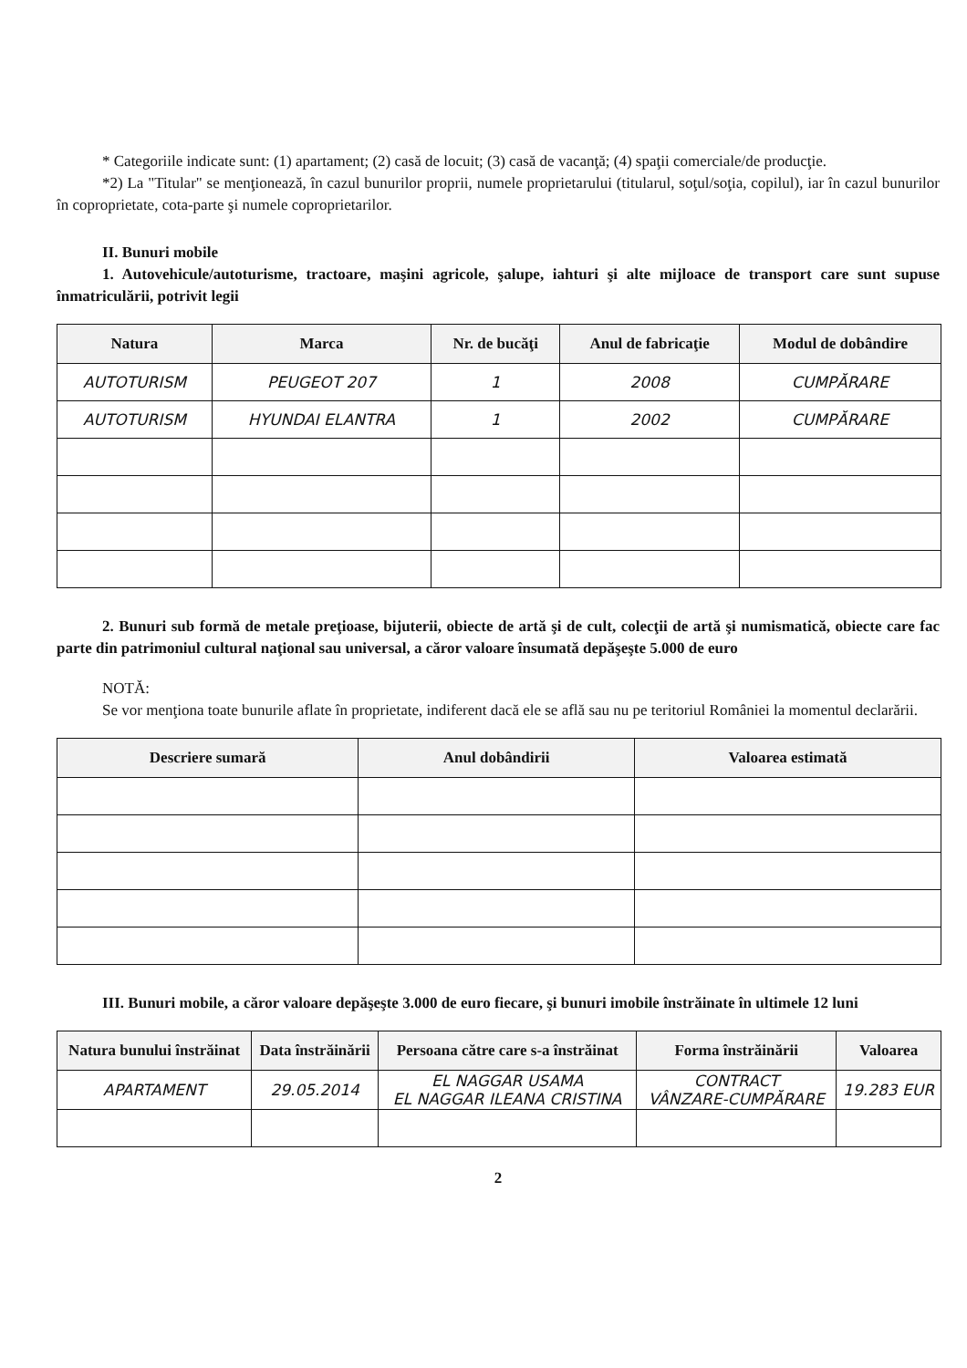* Categoriile indicate sunt: (1) apartament; (2) casă de locuit; (3) casă de vacanţă; (4) spaţii comerciale/de producţie.
*2) La "Titular" se menţionează, în cazul bunurilor proprii, numele proprietarului (titularul, soţul/soţia, copilul), iar în cazul bunurilor în coproprietate, cota-parte şi numele coproprietarilor.
II. Bunuri mobile
1. Autovehicule/autoturisme, tractoare, maşini agricole, şalupe, iahturi şi alte mijloace de transport care sunt supuse înmatriculării, potrivit legii
| Natura | Marca | Nr. de bucăţi | Anul de fabricaţie | Modul de dobândire |
| --- | --- | --- | --- | --- |
| AUTOTURISM | PEUGEOT 207 | 1 | 2008 | CUMPĂRARE |
| AUTOTURISM | HYUNDAI ELANTRA | 1 | 2002 | CUMPĂRARE |
2. Bunuri sub formă de metale preţioase, bijuterii, obiecte de artă şi de cult, colecţii de artă şi numismatică, obiecte care fac parte din patrimoniul cultural naţional sau universal, a căror valoare însumată depăşeşte 5.000 de euro
NOTĂ:
Se vor menţiona toate bunurile aflate în proprietate, indiferent dacă ele se află sau nu pe teritoriul României la momentul declarării.
| Descriere sumară | Anul dobândirii | Valoarea estimată |
| --- | --- | --- |
III. Bunuri mobile, a căror valoare depăşeşte 3.000 de euro fiecare, şi bunuri imobile înstrăinate în ultimele 12 luni
| Natura bunului înstrăinat | Data înstrăinării | Persoana către care s-a înstrăinat | Forma înstrăinării | Valoarea |
| --- | --- | --- | --- | --- |
| APARTAMENT | 29.05.2014 | EL NAGGAR USAMA EL NAGGAR ILEANA CRISTINA | CONTRACT VÂNZARE-CUMPĂRARE | 19.283 EUR |
2